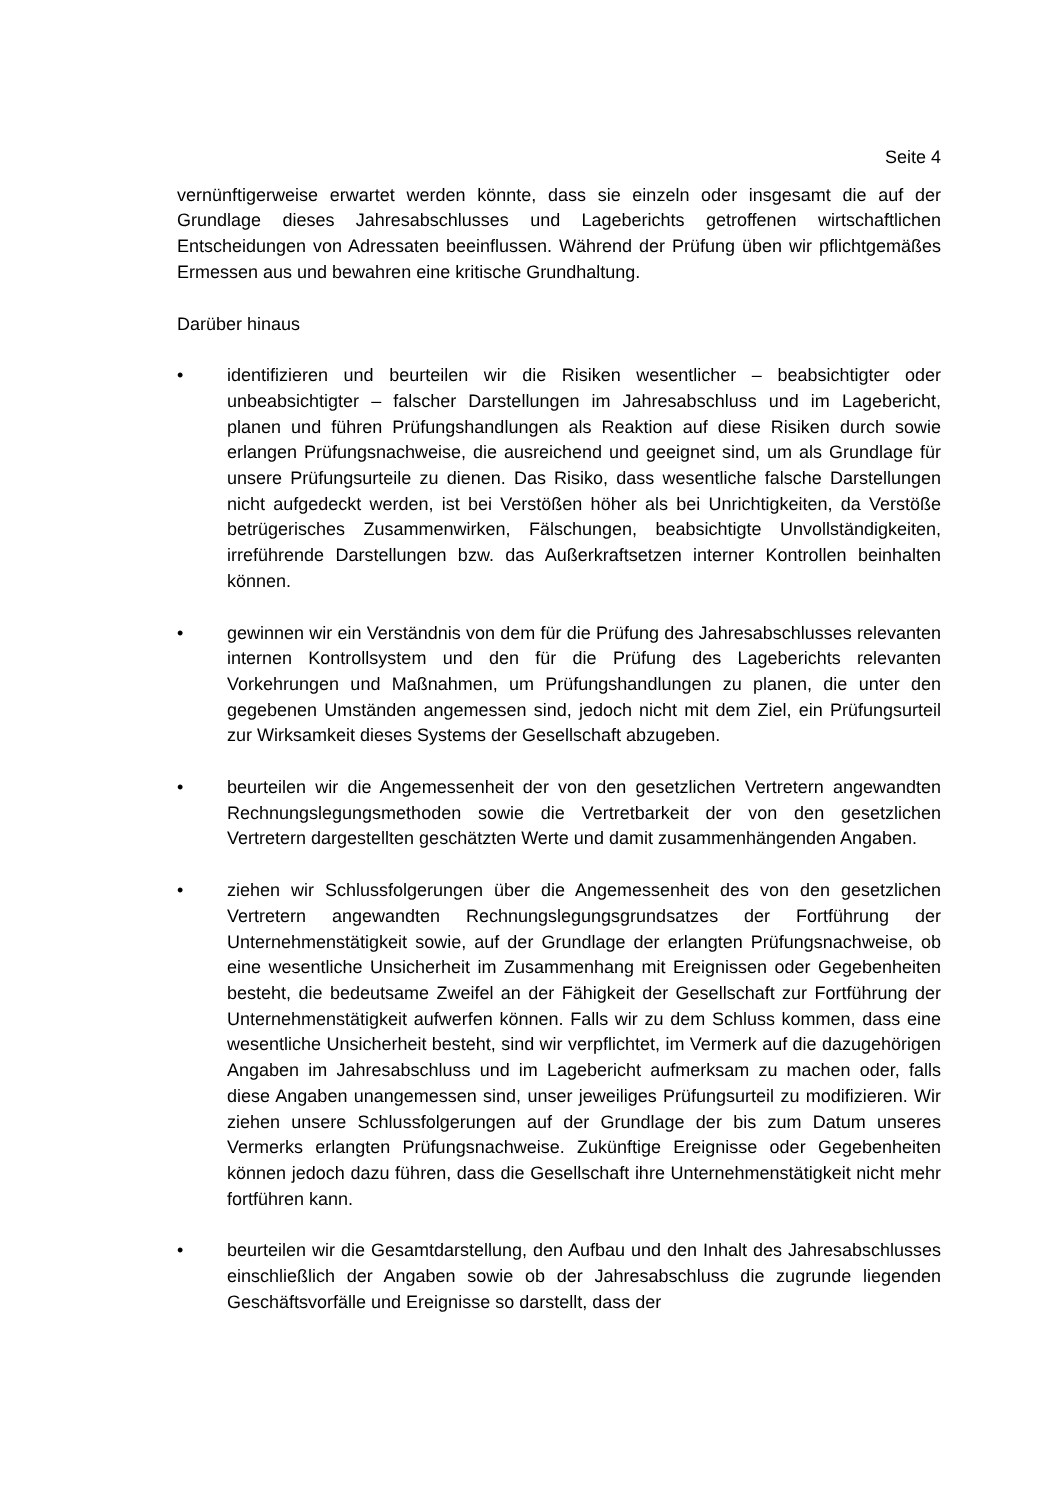Seite 4
vernünftigerweise erwartet werden könnte, dass sie einzeln oder insgesamt die auf der Grundlage dieses Jahresabschlusses und Lageberichts getroffenen wirtschaftlichen Entscheidungen von Adressaten beeinflussen. Während der Prüfung üben wir pflichtgemäßes Ermessen aus und bewahren eine kritische Grundhaltung.
Darüber hinaus
• identifizieren und beurteilen wir die Risiken wesentlicher – beabsichtigter oder unbeabsichtigter – falscher Darstellungen im Jahresabschluss und im Lagebericht, planen und führen Prüfungshandlungen als Reaktion auf diese Risiken durch sowie erlangen Prüfungsnachweise, die ausreichend und geeignet sind, um als Grundlage für unsere Prüfungsurteile zu dienen. Das Risiko, dass wesentliche falsche Darstellungen nicht aufgedeckt werden, ist bei Verstößen höher als bei Unrichtigkeiten, da Verstöße betrügerisches Zusammenwirken, Fälschungen, beabsichtigte Unvollständigkeiten, irreführende Darstellungen bzw. das Außerkraftsetzen interner Kontrollen beinhalten können.
• gewinnen wir ein Verständnis von dem für die Prüfung des Jahresabschlusses relevanten internen Kontrollsystem und den für die Prüfung des Lageberichts relevanten Vorkehrungen und Maßnahmen, um Prüfungshandlungen zu planen, die unter den gegebenen Umständen angemessen sind, jedoch nicht mit dem Ziel, ein Prüfungsurteil zur Wirksamkeit dieses Systems der Gesellschaft abzugeben.
• beurteilen wir die Angemessenheit der von den gesetzlichen Vertretern angewandten Rechnungslegungsmethoden sowie die Vertretbarkeit der von den gesetzlichen Vertretern dargestellten geschätzten Werte und damit zusammenhängenden Angaben.
• ziehen wir Schlussfolgerungen über die Angemessenheit des von den gesetzlichen Vertretern angewandten Rechnungslegungsgrundsatzes der Fortführung der Unternehmenstätigkeit sowie, auf der Grundlage der erlangten Prüfungsnachweise, ob eine wesentliche Unsicherheit im Zusammenhang mit Ereignissen oder Gegebenheiten besteht, die bedeutsame Zweifel an der Fähigkeit der Gesellschaft zur Fortführung der Unternehmenstätigkeit aufwerfen können. Falls wir zu dem Schluss kommen, dass eine wesentliche Unsicherheit besteht, sind wir verpflichtet, im Vermerk auf die dazugehörigen Angaben im Jahresabschluss und im Lagebericht aufmerksam zu machen oder, falls diese Angaben unangemessen sind, unser jeweiliges Prüfungsurteil zu modifizieren. Wir ziehen unsere Schlussfolgerungen auf der Grundlage der bis zum Datum unseres Vermerks erlangten Prüfungsnachweise. Zukünftige Ereignisse oder Gegebenheiten können jedoch dazu führen, dass die Gesellschaft ihre Unternehmenstätigkeit nicht mehr fortführen kann.
• beurteilen wir die Gesamtdarstellung, den Aufbau und den Inhalt des Jahresabschlusses einschließlich der Angaben sowie ob der Jahresabschluss die zugrunde liegenden Geschäftsvorfälle und Ereignisse so darstellt, dass der